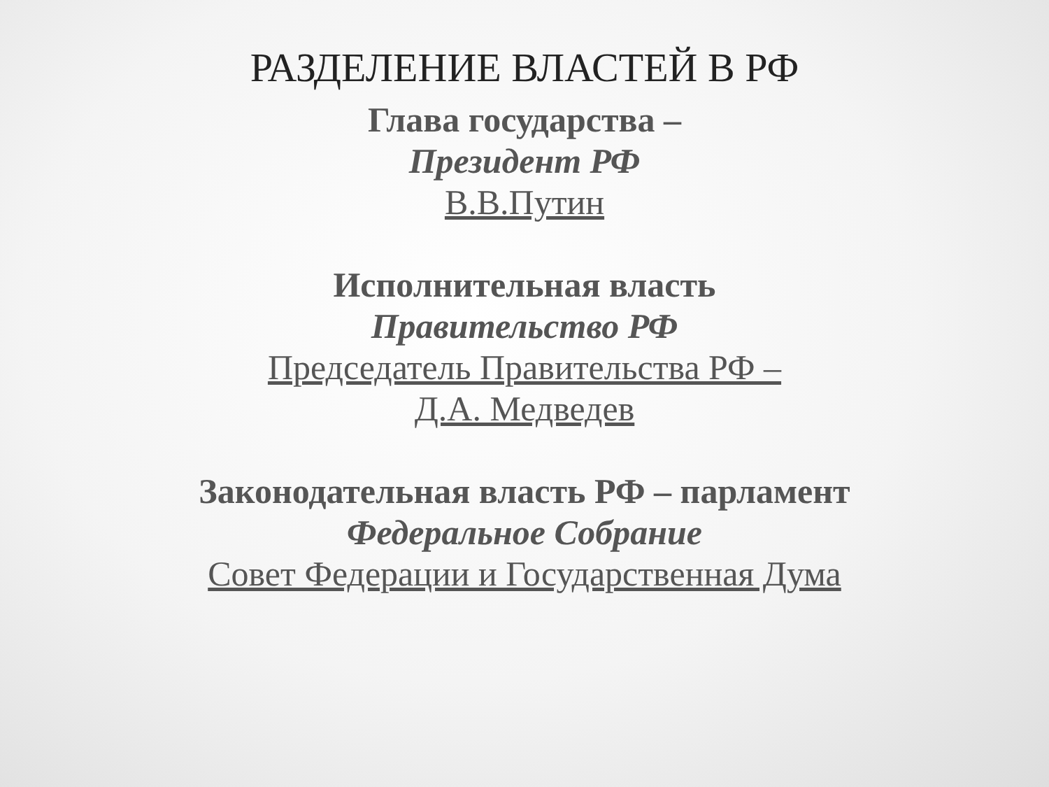РАЗДЕЛЕНИЕ ВЛАСТЕЙ В РФ
Глава государства –
Президент РФ
В.В.Путин
Исполнительная власть
Правительство РФ
Председатель Правительства РФ –
Д.А. Медведев
Законодательная власть РФ – парламент
Федеральное Собрание
Совет Федерации и Государственная Дума